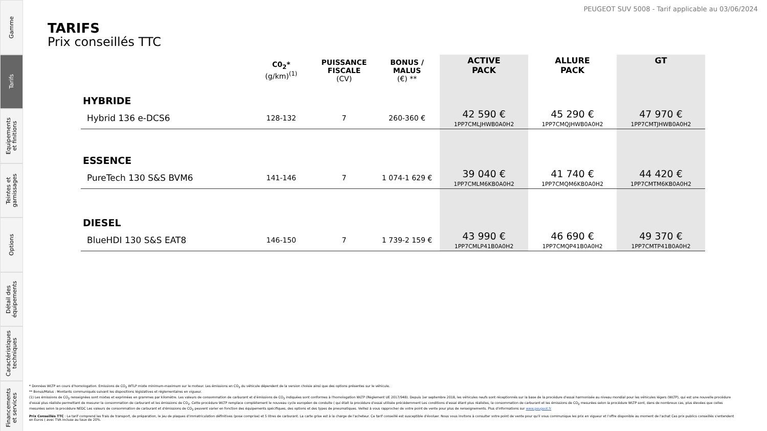Gamme
Tarifs
Equipements
et finitions
Teintes et
garnissages
Options
Détail des
équipements
Caractéristiques
techniques
Financements
et services
PEUGEOT SUV 5008 - Tarif applicable au 03/06/2024
TARIFS
Prix conseillés TTC
| | C0<sub>2</sub>* (g/km)<sup>(1)</sup> | PUISSANCE FISCALE (CV) | BONUS / MALUS (€) ** | ACTIVE PACK | ALLURE PACK | GT |
| --- | --- | --- | --- | --- | --- | --- |
| HYBRIDE | | | | | | |
| Hybrid 136 e-DCS6 | 128-132 | 7 | 260-360 € | 42 590 € 1PP7CMLJHWB0A0H2 | 45 290 € 1PP7CMQJHWB0A0H2 | 47 970 € 1PP7CMTJHWB0A0H2 |
| ESSENCE | | | | | | |
| PureTech 130 S&S BVM6 | 141-146 | 7 | 1 074-1 629 € | 39 040 € 1PP7CMLM6KB0A0H2 | 41 740 € 1PP7CMQM6KB0A0H2 | 44 420 € 1PP7CMTM6KB0A0H2 |
| DIESEL | | | | | | |
| BlueHDI 130 S&S EAT8 | 146-150 | 7 | 1 739-2 159 € | 43 990 € 1PP7CMLP41B0A0H2 | 46 690 € 1PP7CMQP41B0A0H2 | 49 370 € 1PP7CMTP41B0A0H2 |
* Données WLTP en cours d'homologation. Emissions de CO<sub>2</sub> WTLP mixte minimum-maximum sur le moteur. Les émissions en CO<sub>2</sub> du véhicule dépendent de la version choisie ainsi que des options présentes sur le véhicule.
** Bonus/Malus : Montants communiqués suivant les dispositions législatives et réglementaires en vigueur.
(1) Les émissions de CO<sub>2</sub> renseignées sont mixtes et exprimées en grammes par kilomètre. Les valeurs de consommation de carburant et d'émissions de CO<sub>2</sub> indiquées sont conformes à l'homologation WLTP (Règlement UE 2017/948). Depuis 1er septembre 2018, les véhicules neufs sont réceptionnés sur la base de la procédure d'essai harmonisée au niveau mondial pour les véhicules légers (WLTP), qui est une nouvelle procédure d'essai plus réaliste permettant de mesurer la consommation de carburant et les émissions de CO<sub>2</sub>. Cette procédure WLTP remplace complètement le nouveau cycle européen de conduite ( qui était la procédure d'essai utilisée précédemment Les conditions d'essai étant plus réalistes, la consommation de carburant et les émissions de CO<sub>2</sub> mesurées selon la procédure WLTP sont, dans de nombreux cas, plus élevées que celles mesurées selon la procédure NEDC Les valeurs de consommation de carburant et d'émissions de CO<sub>2</sub> peuvent varier en fonction des équipements spécifiques, des options et des types de pneumatiques. Veillez à vous rapprocher de votre point de vente pour plus de renseignements. Plus d'informations sur www.peugeot.fr
Prix Conseillés TTC : Le tarif comprend les frais de transport, de préparation, le jeu de plaques d'immatriculation définitives (pose comprise) et 5 litres de carburant. La carte grise est à la charge de l'acheteur. Ce tarif conseillé est susceptible d'évoluer. Nous vous invitons à consulter votre point de vente pour qu'il vous communique les prix en vigueur et l'offre disponible au moment de l'achat Ces prix publics conseillés s'entendent en Euros ( avec TVA incluse au taux de 20%.